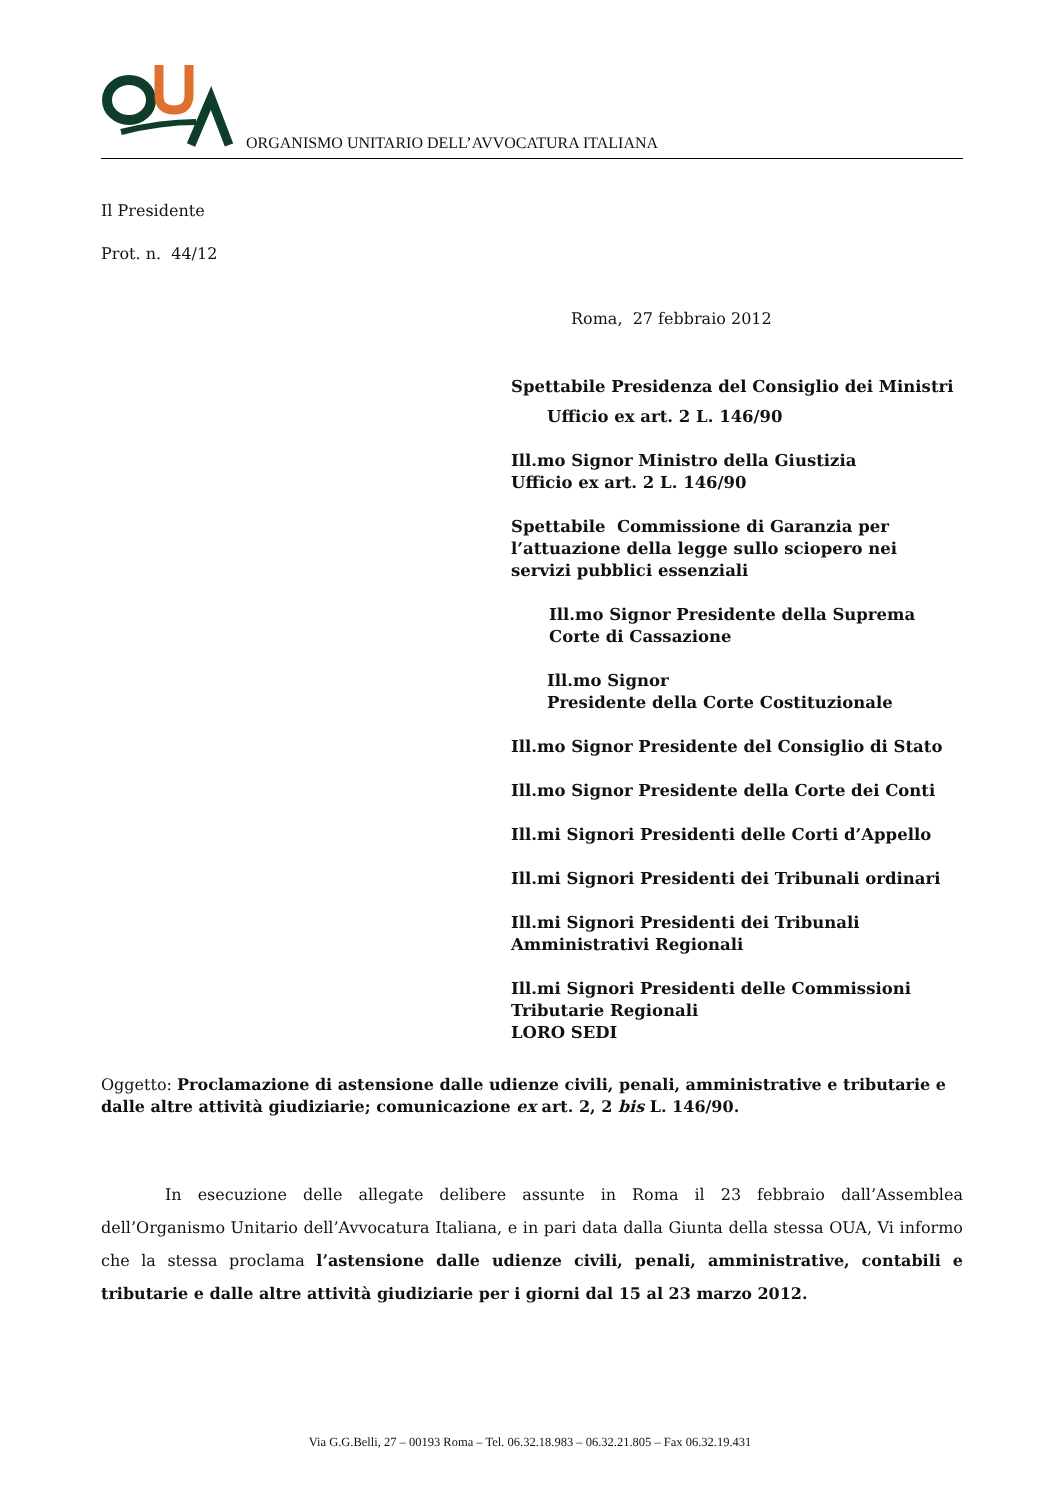ORGANISMO UNITARIO DELL’AVVOCATURA ITALIANA
Il Presidente
Prot. n. 44/12
Roma, 27 febbraio 2012
Spettabile Presidenza del Consiglio dei Ministri
Ufficio ex art. 2 L. 146/90
Ill.mo Signor Ministro della Giustizia
Ufficio ex art. 2 L. 146/90
Spettabile Commissione di Garanzia per
l’attuazione della legge sullo sciopero nei
servizi pubblici essenziali
Ill.mo Signor Presidente della Suprema
Corte di Cassazione
Ill.mo Signor
Presidente della Corte Costituzionale
Ill.mo Signor Presidente del Consiglio di Stato
Ill.mo Signor Presidente della Corte dei Conti
Ill.mi Signori Presidenti delle Corti d’Appello
Ill.mi Signori Presidenti dei Tribunali ordinari
Ill.mi Signori Presidenti dei Tribunali
Amministrativi Regionali
Ill.mi Signori Presidenti delle Commissioni
Tributarie Regionali
LORO SEDI
Oggetto: Proclamazione di astensione dalle udienze civili, penali, amministrative e tributarie e dalle altre attività giudiziarie; comunicazione ex art. 2, 2 bis L. 146/90.
In esecuzione delle allegate delibere assunte in Roma il 23 febbraio dall’Assemblea dell’Organismo Unitario dell’Avvocatura Italiana, e in pari data dalla Giunta della stessa OUA, Vi informo che la stessa proclama l’astensione dalle udienze civili, penali, amministrative, contabili e tributarie e dalle altre attività giudiziarie per i giorni dal 15 al 23 marzo 2012.
Via G.G.Belli, 27 – 00193 Roma – Tel. 06.32.18.983 – 06.32.21.805 – Fax 06.32.19.431